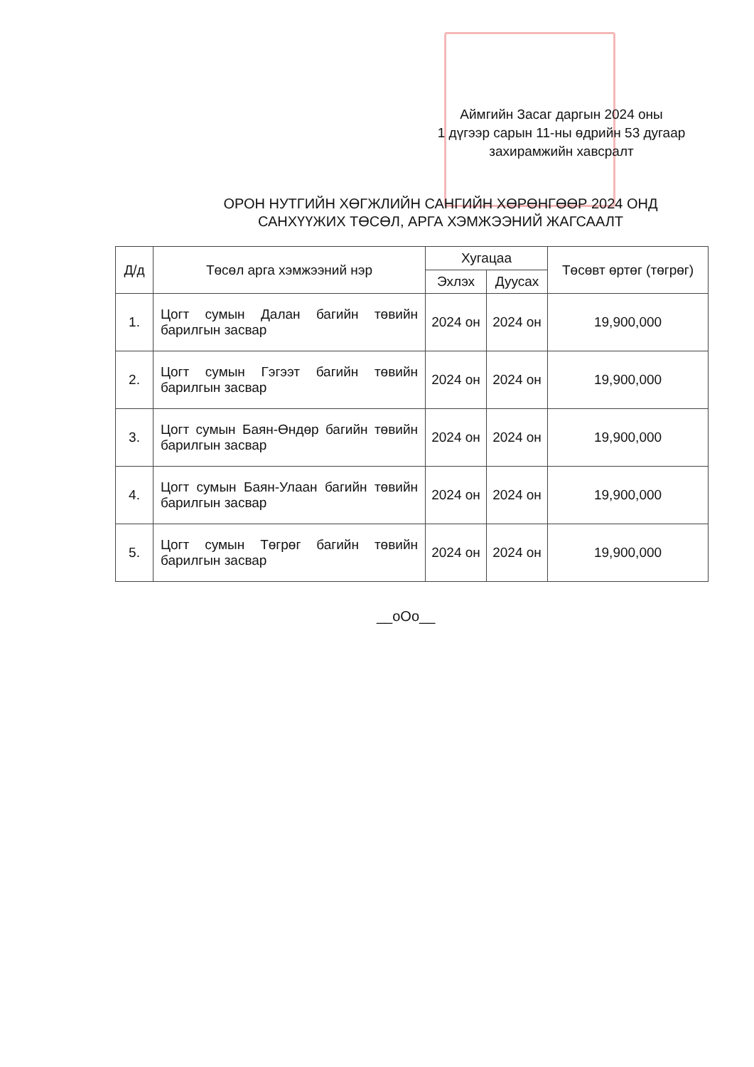Аймгийн Засаг даргын 2024 оны
1 дүгээр сарын 11-ны өдрийн 53 дугаар
захирамжийн хавсралт
ОРОН НУТГИЙН ХӨГЖЛИЙН САНГИЙН ХӨРӨНГӨӨР 2024 ОНД
САНХҮҮЖИХ ТӨСӨЛ, АРГА ХЭМЖЭЭНИЙ ЖАГСААЛТ
| Д/д | Төсөл арга хэмжээний нэр | Хугацаа | | Төсөвт өртөг (төгрөг) |
| --- | --- | --- | --- | --- |
| | | Эхлэх | Дуусах | |
| 1. | Цогт сумын Далан багийн төвийн барилгын засвар | 2024 он | 2024 он | 19,900,000 |
| 2. | Цогт сумын Гэгээт багийн төвийн барилгын засвар | 2024 он | 2024 он | 19,900,000 |
| 3. | Цогт сумын Баян-Өндөр багийн төвийн барилгын засвар | 2024 он | 2024 он | 19,900,000 |
| 4. | Цогт сумын Баян-Улаан багийн төвийн барилгын засвар | 2024 он | 2024 он | 19,900,000 |
| 5. | Цогт сумын Төгрөг багийн төвийн барилгын засвар | 2024 он | 2024 он | 19,900,000 |
__oOo__